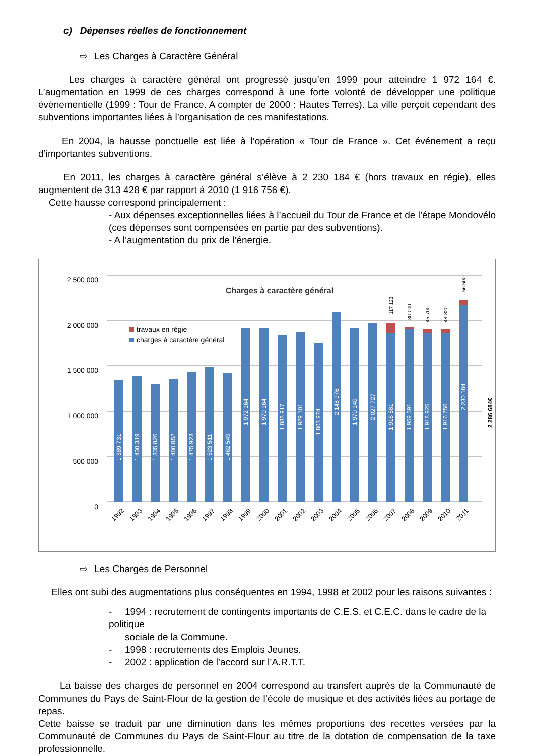c) Dépenses réelles de fonctionnement
⇨ Les Charges à Caractère Général
Les charges à caractère général ont progressé jusqu’en 1999 pour atteindre 1 972 164 €. L’augmentation en 1999 de ces charges correspond à une forte volonté de développer une politique évènementielle (1999 : Tour de France. A compter de 2000 : Hautes Terres). La ville perçoit cependant des subventions importantes liées à l’organisation de ces manifestations.
En 2004, la hausse ponctuelle est liée à l’opération « Tour de France ». Cet événement a reçu d’importantes subventions.
En 2011, les charges à caractère général s’élève à 2 230 184 € (hors travaux en régie), elles augmentent de 313 428 € par rapport à 2010 (1 916 756 €).
Cette hausse correspond principalement :
- Aux dépenses exceptionnelles liées à l’accueil du Tour de France et de l’étape Mondovélo (ces dépenses sont compensées en partie par des subventions).
- A l’augmentation du prix de l’énergie.
2 500 000
2 000 000
1 500 000
1 000 000
500 000
0
Charges à caractère général
travaux en régie
charges à caractère général
1 389 731
1 430 319
1 335 826
1 400 852
1 475 923
1 523 511
1 462 549
1 972 164
1 970 164
1 888 917
1 929 101
1 803 974
2 148 976
1 970 140
2 027 727
1 916 581
1 959 591
1 918 925
1 916 756
2 230 184
117 123
30 000
45 700
48 320
56 500
2 286 684€
1992
1993
1994
1995
1996
1997
1998
1999
2000
2001
2002
2003
2004
2005
2006
2007
2008
2009
2010
2011
⇨ Les Charges de Personnel
Elles ont subi des augmentations plus conséquentes en 1994, 1998 et 2002 pour les raisons suivantes :
- 1994 : recrutement de contingents importants de C.E.S. et C.E.C. dans le cadre de la politique
sociale de la Commune.
- 1998 : recrutements des Emplois Jeunes.
- 2002 : application de l’accord sur l’A.R.T.T.
La baisse des charges de personnel en 2004 correspond au transfert auprès de la Communauté de Communes du Pays de Saint-Flour de la gestion de l’école de musique et des activités liées au portage de repas.
Cette baisse se traduit par une diminution dans les mêmes proportions des recettes versées par la Communauté de Communes du Pays de Saint-Flour au titre de la dotation de compensation de la taxe professionnelle.